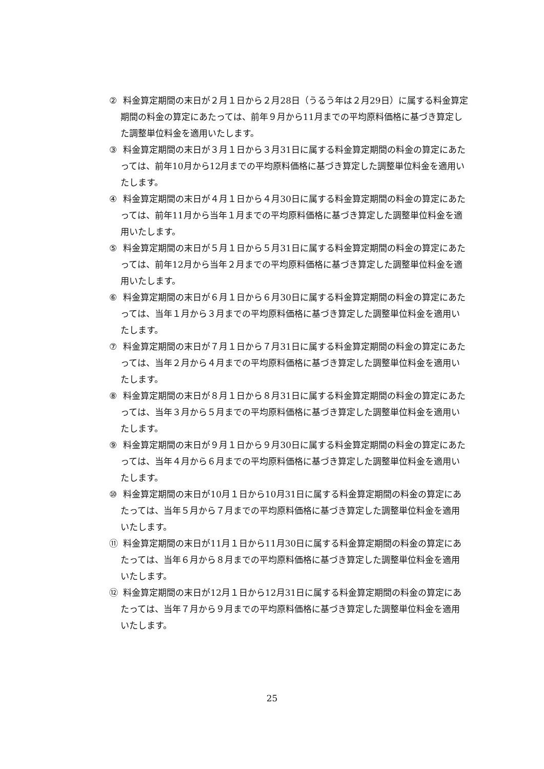② 料金算定期間の末日が２月１日から２月28日（うるう年は２月29日）に属する料金算定期間の料金の算定にあたっては、前年９月から11月までの平均原料価格に基づき算定した調整単位料金を適用いたします。
③ 料金算定期間の末日が３月１日から３月31日に属する料金算定期間の料金の算定にあたっては、前年10月から12月までの平均原料価格に基づき算定した調整単位料金を適用いたします。
④ 料金算定期間の末日が４月１日から４月30日に属する料金算定期間の料金の算定にあたっては、前年11月から当年１月までの平均原料価格に基づき算定した調整単位料金を適用いたします。
⑤ 料金算定期間の末日が５月１日から５月31日に属する料金算定期間の料金の算定にあたっては、前年12月から当年２月までの平均原料価格に基づき算定した調整単位料金を適用いたします。
⑥ 料金算定期間の末日が６月１日から６月30日に属する料金算定期間の料金の算定にあたっては、当年１月から３月までの平均原料価格に基づき算定した調整単位料金を適用いたします。
⑦ 料金算定期間の末日が７月１日から７月31日に属する料金算定期間の料金の算定にあたっては、当年２月から４月までの平均原料価格に基づき算定した調整単位料金を適用いたします。
⑧ 料金算定期間の末日が８月１日から８月31日に属する料金算定期間の料金の算定にあたっては、当年３月から５月までの平均原料価格に基づき算定した調整単位料金を適用いたします。
⑨ 料金算定期間の末日が９月１日から９月30日に属する料金算定期間の料金の算定にあたっては、当年４月から６月までの平均原料価格に基づき算定した調整単位料金を適用いたします。
⑩ 料金算定期間の末日が10月１日から10月31日に属する料金算定期間の料金の算定にあたっては、当年５月から７月までの平均原料価格に基づき算定した調整単位料金を適用いたします。
⑪ 料金算定期間の末日が11月１日から11月30日に属する料金算定期間の料金の算定にあたっては、当年６月から８月までの平均原料価格に基づき算定した調整単位料金を適用いたします。
⑫ 料金算定期間の末日が12月１日から12月31日に属する料金算定期間の料金の算定にあたっては、当年７月から９月までの平均原料価格に基づき算定した調整単位料金を適用いたします。
25